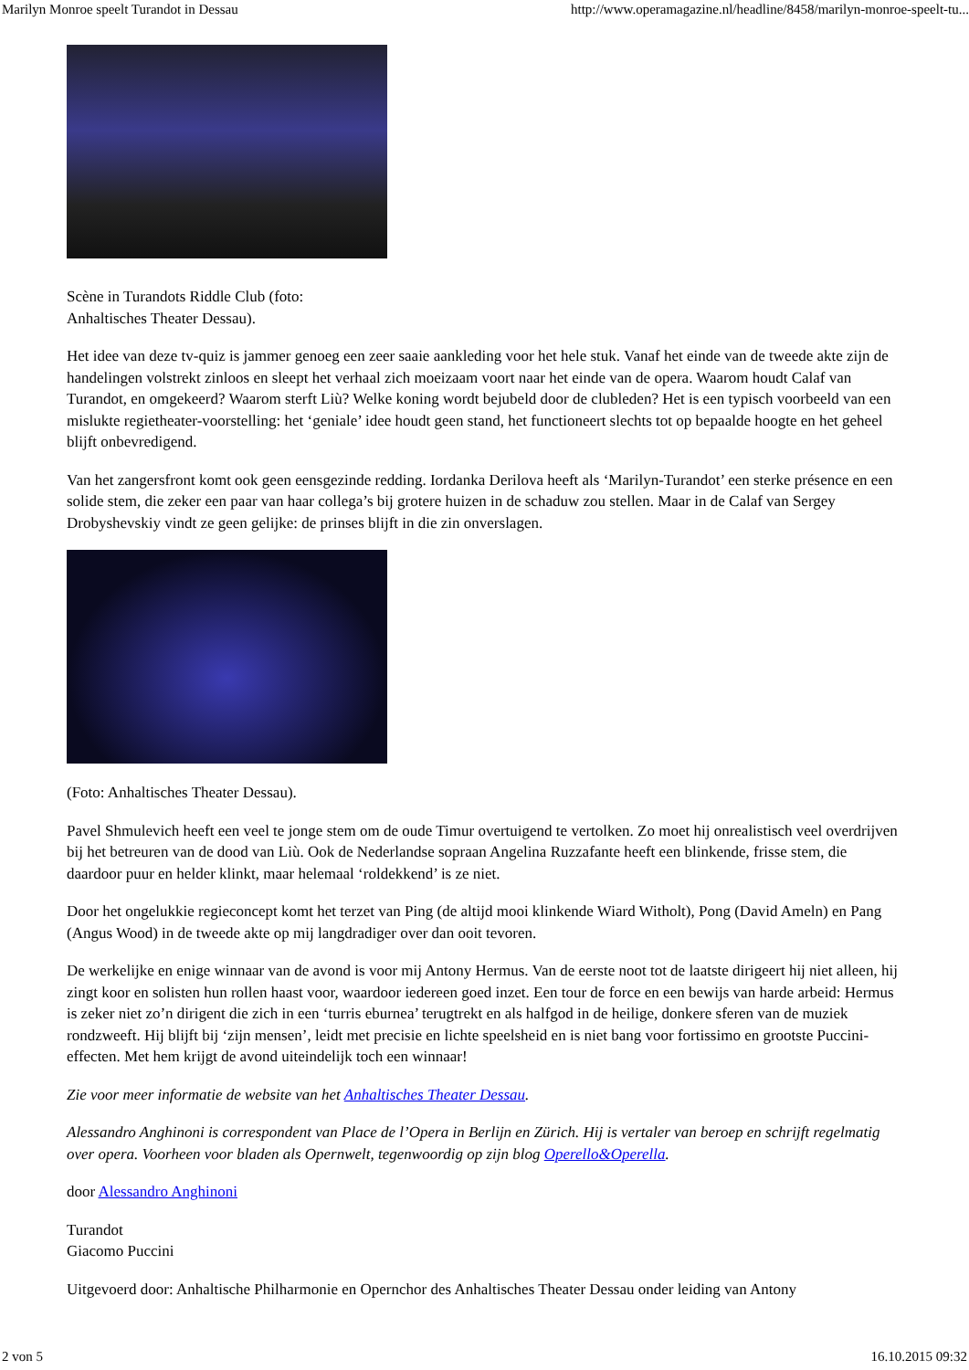Marilyn Monroe speelt Turandot in Dessau http://www.operamagazine.nl/headline/8458/marilyn-monroe-speelt-tu...
Scène in Turandots Riddle Club (foto:
Anhaltisches Theater Dessau).
Het idee van deze tv-quiz is jammer genoeg een zeer saaie aankleding voor het hele stuk. Vanaf het einde van de tweede akte zijn de handelingen volstrekt zinloos en sleept het verhaal zich moeizaam voort naar het einde van de opera. Waarom houdt Calaf van Turandot, en omgekeerd? Waarom sterft Liù? Welke koning wordt bejubeld door de clubleden? Het is een typisch voorbeeld van een mislukte regietheater-voorstelling: het ‘geniale’ idee houdt geen stand, het functioneert slechts tot op bepaalde hoogte en het geheel blijft onbevredigend.
Van het zangersfront komt ook geen eensgezinde redding. Iordanka Derilova heeft als ‘Marilyn-Turandot’ een sterke présence en een solide stem, die zeker een paar van haar collega’s bij grotere huizen in de schaduw zou stellen. Maar in de Calaf van Sergey Drobyshevskiy vindt ze geen gelijke: de prinses blijft in die zin onverslagen.
(Foto: Anhaltisches Theater Dessau).
Pavel Shmulevich heeft een veel te jonge stem om de oude Timur overtuigend te vertolken. Zo moet hij onrealistisch veel overdrijven bij het betreuren van de dood van Liù. Ook de Nederlandse sopraan Angelina Ruzzafante heeft een blinkende, frisse stem, die daardoor puur en helder klinkt, maar helemaal ‘roldekkend’ is ze niet.
Door het ongelukkie regieconcept komt het terzet van Ping (de altijd mooi klinkende Wiard Witholt), Pong (David Ameln) en Pang (Angus Wood) in de tweede akte op mij langdradiger over dan ooit tevoren.
De werkelijke en enige winnaar van de avond is voor mij Antony Hermus. Van de eerste noot tot de laatste dirigeert hij niet alleen, hij zingt koor en solisten hun rollen haast voor, waardoor iedereen goed inzet. Een tour de force en een bewijs van harde arbeid: Hermus is zeker niet zo’n dirigent die zich in een ‘turris eburnea’ terugtrekt en als halfgod in de heilige, donkere sferen van de muziek rondzweeft. Hij blijft bij ‘zijn mensen’, leidt met precisie en lichte speelsheid en is niet bang voor fortissimo en grootste Puccini-effecten. Met hem krijgt de avond uiteindelijk toch een winnaar!
Zie voor meer informatie de website van het Anhaltisches Theater Dessau.
Alessandro Anghinoni is correspondent van Place de l’Opera in Berlijn en Zürich. Hij is vertaler van beroep en schrijft regelmatig over opera. Voorheen voor bladen als Opernwelt, tegenwoordig op zijn blog Operello&Operella.
door Alessandro Anghinoni
Turandot
Giacomo Puccini
Uitgevoerd door: Anhaltische Philharmonie en Opernchor des Anhaltisches Theater Dessau onder leiding van Antony
2 von 5 16.10.2015 09:32